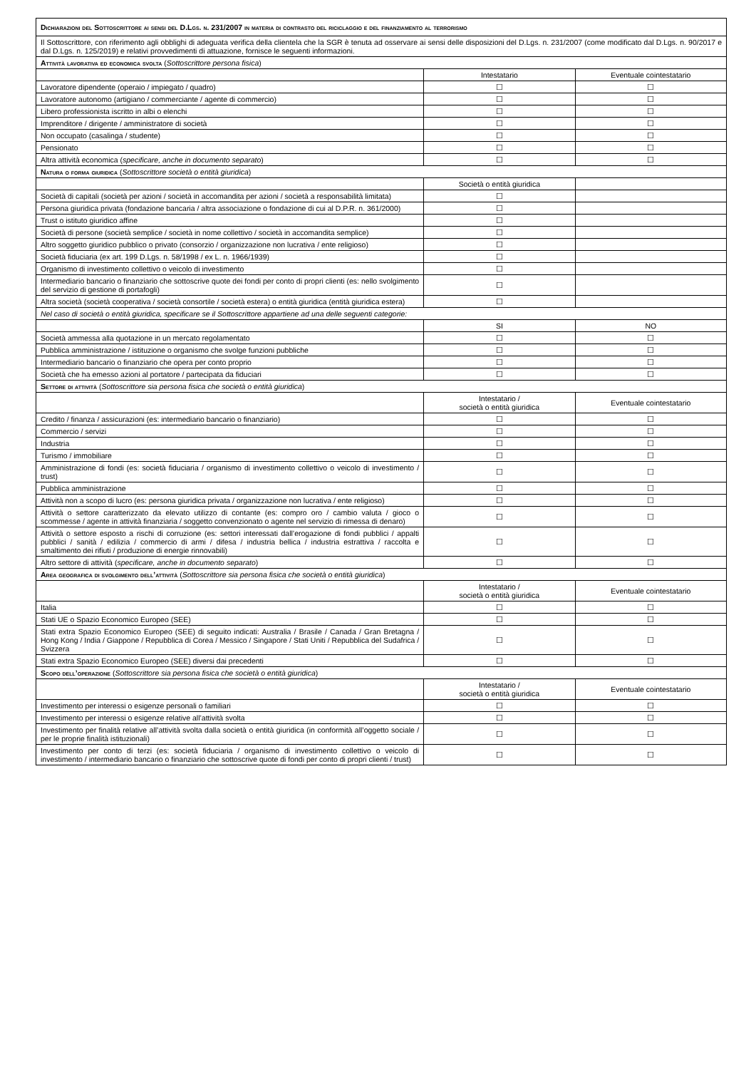| Dichiarazioni del Sottoscrittore ai sensi del D.Lgs. n. 231/2007 in materia di contrasto del riciclaggio e del finanziamento al terrorismo | | |
| Il Sottoscrittore, con riferimento agli obblighi di adeguata verifica della clientela che la SGR è tenuta ad osservare ai sensi delle disposizioni del D.Lgs. n. 231/2007 (come modificato dal D.Lgs. n. 90/2017 e dal D.Lgs. n. 125/2019) e relativi provvedimenti di attuazione, fornisce le seguenti informazioni. | | |
| Attività lavorativa ed economica svolta ( Sottoscrittore persona fisica ) | | |
| | Intestatario | Eventuale cointestatario |
| Lavoratore dipendente (operaio / impiegato / quadro) | ☐ | ☐ |
| Lavoratore autonomo (artigiano / commerciante / agente di commercio) | ☐ | ☐ |
| Libero professionista iscritto in albi o elenchi | ☐ | ☐ |
| Imprenditore / dirigente / amministratore di società | ☐ | ☐ |
| Non occupato (casalinga / studente) | ☐ | ☐ |
| Pensionato | ☐ | ☐ |
| Altra attività economica ( specificare, anche in documento separato ) | ☐ | ☐ |
| Natura o forma giuridica ( Sottoscrittore società o entità giuridica ) | | |
| | Società o entità giuridica | |
| Società di capitali (società per azioni / società in accomandita per azioni / società a responsabilità limitata) | ☐ | |
| Persona giuridica privata (fondazione bancaria / altra associazione o fondazione di cui al D.P.R. n. 361/2000) | ☐ | |
| Trust o istituto giuridico affine | ☐ | |
| Società di persone (società semplice / società in nome collettivo / società in accomandita semplice) | ☐ | |
| Altro soggetto giuridico pubblico o privato (consorzio / organizzazione non lucrativa / ente religioso) | ☐ | |
| Società fiduciaria (ex art. 199 D.Lgs. n. 58/1998 / ex L. n. 1966/1939) | ☐ | |
| Organismo di investimento collettivo o veicolo di investimento | ☐ | |
| Intermediario bancario o finanziario che sottoscrive quote dei fondi per conto di propri clienti (es: nello svolgimento del servizio di gestione di portafogli) | ☐ | |
| Altra società (società cooperativa / società consortile / società estera) o entità giuridica (entità giuridica estera) | ☐ | |
| Nel caso di società o entità giuridica, specificare se il Sottoscrittore appartiene ad una delle seguenti categorie: | | |
| | SI | NO |
| Società ammessa alla quotazione in un mercato regolamentato | ☐ | ☐ |
| Pubblica amministrazione / istituzione o organismo che svolge funzioni pubbliche | ☐ | ☐ |
| Intermediario bancario o finanziario che opera per conto proprio | ☐ | ☐ |
| Società che ha emesso azioni al portatore / partecipata da fiduciari | ☐ | ☐ |
| Settore di attività ( Sottoscrittore sia persona fisica che società o entità giuridica ) | | |
| | Intestatario / società o entità giuridica | Eventuale cointestatario |
| Credito / finanza / assicurazioni (es: intermediario bancario o finanziario) | ☐ | ☐ |
| Commercio / servizi | ☐ | ☐ |
| Industria | ☐ | ☐ |
| Turismo / immobiliare | ☐ | ☐ |
| Amministrazione di fondi (es: società fiduciaria / organismo di investimento collettivo o veicolo di investimento / trust) | ☐ | ☐ |
| Pubblica amministrazione | ☐ | ☐ |
| Attività non a scopo di lucro (es: persona giuridica privata / organizzazione non lucrativa / ente religioso) | ☐ | ☐ |
| Attività o settore caratterizzato da elevato utilizzo di contante (es: compro oro / cambio valuta / gioco o scommesse / agente in attività finanziaria / soggetto convenzionato o agente nel servizio di rimessa di denaro) | ☐ | ☐ |
| Attività o settore esposto a rischi di corruzione (es: settori interessati dall’erogazione di fondi pubblici / appalti pubblici / sanità / edilizia / commercio di armi / difesa / industria bellica / industria estrattiva / raccolta e smaltimento dei rifiuti / produzione di energie rinnovabili) | ☐ | ☐ |
| Altro settore di attività ( specificare, anche in documento separato ) | ☐ | ☐ |
| Area geografica di svolgimento dell’attività ( Sottoscrittore sia persona fisica che società o entità giuridica ) | | |
| | Intestatario / società o entità giuridica | Eventuale cointestatario |
| Italia | ☐ | ☐ |
| Stati UE o Spazio Economico Europeo (SEE) | ☐ | ☐ |
| Stati extra Spazio Economico Europeo (SEE) di seguito indicati: Australia / Brasile / Canada / Gran Bretagna / Hong Kong / India / Giappone / Repubblica di Corea / Messico / Singapore / Stati Uniti / Repubblica del Sudafrica / Svizzera | ☐ | ☐ |
| Stati extra Spazio Economico Europeo (SEE) diversi dai precedenti | ☐ | ☐ |
| Scopo dell’operazione ( Sottoscrittore sia persona fisica che società o entità giuridica ) | | |
| | Intestatario / società o entità giuridica | Eventuale cointestatario |
| Investimento per interessi o esigenze personali o familiari | ☐ | ☐ |
| Investimento per interessi o esigenze relative all’attività svolta | ☐ | ☐ |
| Investimento per finalità relative all’attività svolta dalla società o entità giuridica (in conformità all’oggetto sociale / per le proprie finalità istituzionali) | ☐ | ☐ |
| Investimento per conto di terzi (es: società fiduciaria / organismo di investimento collettivo o veicolo di investimento / intermediario bancario o finanziario che sottoscrive quote di fondi per conto di propri clienti / trust) | ☐ | ☐ |